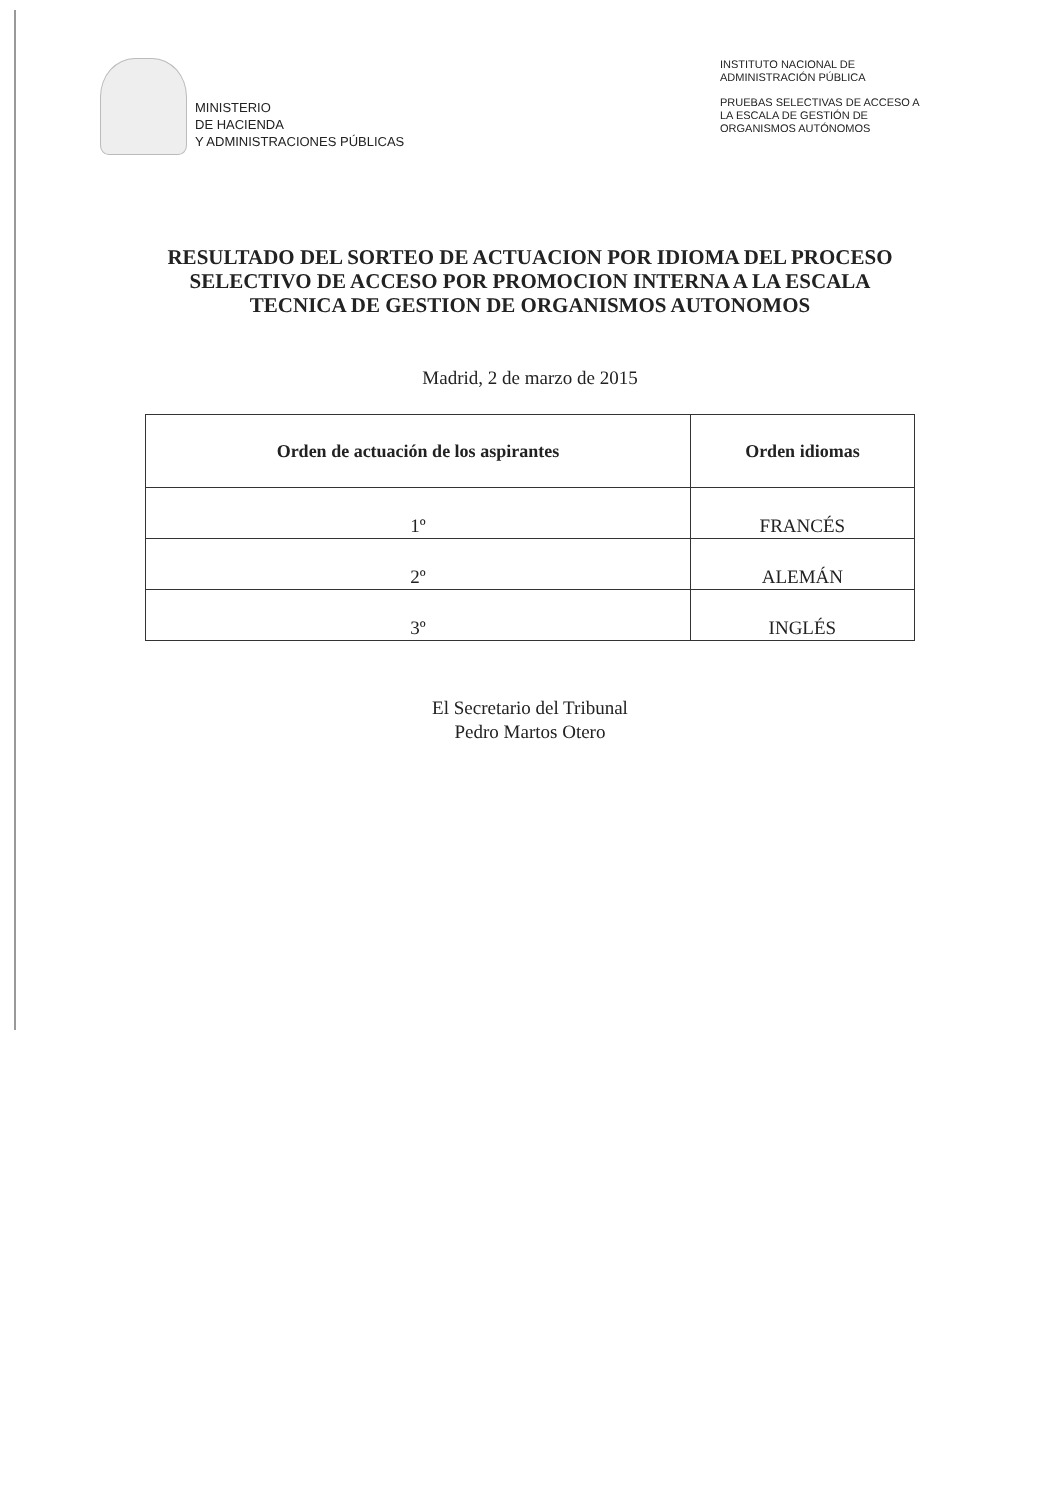MINISTERIO
DE HACIENDA
Y ADMINISTRACIONES PÚBLICAS
INSTITUTO NACIONAL DE
ADMINISTRACIÓN PÚBLICA
PRUEBAS SELECTIVAS DE ACCESO A LA ESCALA DE GESTIÓN DE ORGANISMOS AUTÓNOMOS
RESULTADO DEL SORTEO DE ACTUACION POR IDIOMA DEL PROCESO SELECTIVO DE ACCESO POR PROMOCION INTERNA A LA ESCALA TECNICA DE GESTION DE ORGANISMOS AUTONOMOS
Madrid, 2 de marzo de 2015
| Orden de actuación de los aspirantes | Orden idiomas |
| --- | --- |
| 1º | FRANCÉS |
| 2º | ALEMÁN |
| 3º | INGLÉS |
El Secretario del Tribunal
Pedro Martos Otero